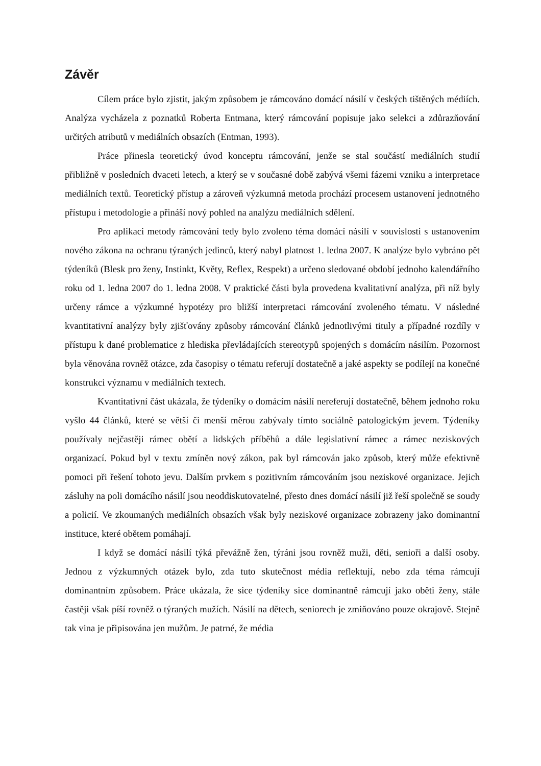Závěr
Cílem práce bylo zjistit, jakým způsobem je rámcováno domácí násilí v českých tištěných médiích. Analýza vycházela z poznatků Roberta Entmana, který rámcování popisuje jako selekci a zdůrazňování určitých atributů v mediálních obsazích (Entman, 1993).
Práce přinesla teoretický úvod konceptu rámcování, jenže se stal součástí mediálních studií přibližně v posledních dvaceti letech, a který se v současné době zabývá všemi fázemi vzniku a interpretace mediálních textů. Teoretický přístup a zároveň výzkumná metoda prochází procesem ustanovení jednotného přístupu i metodologie a přináší nový pohled na analýzu mediálních sdělení.
Pro aplikaci metody rámcování tedy bylo zvoleno téma domácí násilí v souvislosti s ustanovením nového zákona na ochranu týraných jedinců, který nabyl platnost 1. ledna 2007. K analýze bylo vybráno pět týdeníků (Blesk pro ženy, Instinkt, Květy, Reflex, Respekt) a určeno sledované období jednoho kalendářního roku od 1. ledna 2007 do 1. ledna 2008. V praktické části byla provedena kvalitativní analýza, při níž byly určeny rámce a výzkumné hypotézy pro bližší interpretaci rámcování zvoleného tématu. V následné kvantitativní analýzy byly zjišťovány způsoby rámcování článků jednotlivými tituly a případné rozdíly v přístupu k dané problematice z hlediska převládajících stereotypů spojených s domácím násilím. Pozornost byla věnována rovněž otázce, zda časopisy o tématu referují dostatečně a jaké aspekty se podílejí na konečné konstrukci významu v mediálních textech.
Kvantitativní část ukázala, že týdeníky o domácím násilí nereferují dostatečně, během jednoho roku vyšlo 44 článků, které se větší či menší měrou zabývaly tímto sociálně patologickým jevem. Týdeníky používaly nejčastěji rámec obětí a lidských příběhů a dále legislativní rámec a rámec neziskových organizací. Pokud byl v textu zmíněn nový zákon, pak byl rámcován jako způsob, který může efektivně pomoci při řešení tohoto jevu. Dalším prvkem s pozitivním rámcováním jsou neziskové organizace. Jejich zásluhy na poli domácího násilí jsou neoddiskutovatelné, přesto dnes domácí násilí již řeší společně se soudy a policií. Ve zkoumaných mediálních obsazích však byly neziskové organizace zobrazeny jako dominantní instituce, které obětem pomáhají.
I když se domácí násilí týká převážně žen, týráni jsou rovněž muži, děti, senioři a další osoby. Jednou z výzkumných otázek bylo, zda tuto skutečnost média reflektují, nebo zda téma rámcují dominantním způsobem. Práce ukázala, že sice týdeníky sice dominantně rámcují jako oběti ženy, stále častěji však píší rovněž o týraných mužích. Násilí na dětech, seniorech je zmiňováno pouze okrajově. Stejně tak vina je připisována jen mužům. Je patrné, že média